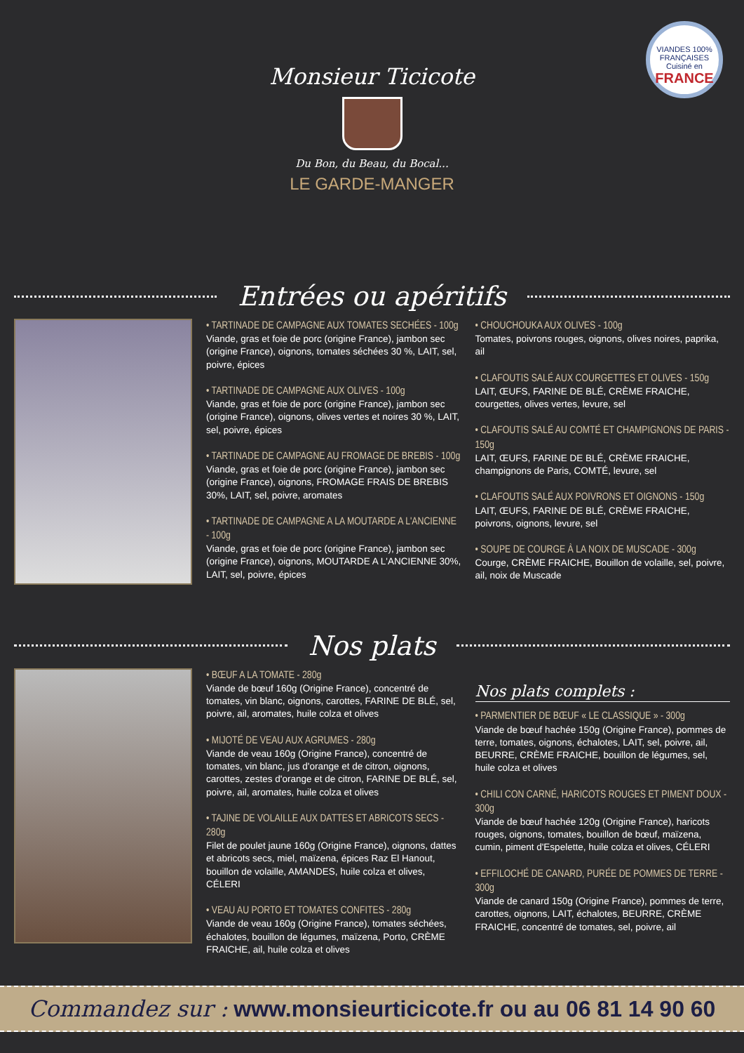VIANDES 100% FRANÇAISES
Cuisiné en
FRANCE
Monsieur Ticicote
Du Bon, du Beau, du Bocal...
LE GARDE-MANGER
Entrées ou apéritifs
• TARTINADE DE CAMPAGNE AUX TOMATES SECHÉES - 100g
Viande, gras et foie de porc (origine France), jambon sec (origine France), oignons, tomates séchées 30 %, LAIT, sel, poivre, épices
• TARTINADE DE CAMPAGNE AUX OLIVES - 100g
Viande, gras et foie de porc (origine France), jambon sec (origine France), oignons, olives vertes et noires 30 %, LAIT, sel, poivre, épices
• TARTINADE DE CAMPAGNE AU FROMAGE DE BREBIS - 100g
Viande, gras et foie de porc (origine France), jambon sec (origine France), oignons, FROMAGE FRAIS DE BREBIS 30%, LAIT, sel, poivre, aromates
• TARTINADE DE CAMPAGNE A LA MOUTARDE A L'ANCIENNE - 100g
Viande, gras et foie de porc (origine France), jambon sec (origine France), oignons, MOUTARDE A L'ANCIENNE 30%, LAIT, sel, poivre, épices
• CHOUCHOUKA AUX OLIVES - 100g
Tomates, poivrons rouges, oignons, olives noires, paprika, ail
• CLAFOUTIS SALÉ AUX COURGETTES ET OLIVES - 150g
LAIT, ŒUFS, FARINE DE BLÉ, CRÈME FRAICHE, courgettes, olives vertes, levure, sel
• CLAFOUTIS SALÉ AU COMTÉ ET CHAMPIGNONS DE PARIS - 150g
LAIT, ŒUFS, FARINE DE BLÉ, CRÈME FRAICHE, champignons de Paris, COMTÉ, levure, sel
• CLAFOUTIS SALÉ AUX POIVRONS ET OIGNONS - 150g
LAIT, ŒUFS, FARINE DE BLÉ, CRÈME FRAICHE, poivrons, oignons, levure, sel
• SOUPE DE COURGE À LA NOIX DE MUSCADE - 300g
Courge, CRÈME FRAICHE, Bouillon de volaille, sel, poivre, ail, noix de Muscade
Nos plats
• BŒUF A LA TOMATE - 280g
Viande de bœuf 160g (Origine France), concentré de tomates, vin blanc, oignons, carottes, FARINE DE BLÉ, sel, poivre, ail, aromates, huile colza et olives
• MIJOTÉ DE VEAU AUX AGRUMES - 280g
Viande de veau 160g (Origine France), concentré de tomates, vin blanc, jus d'orange et de citron, oignons, carottes, zestes d'orange et de citron, FARINE DE BLÉ, sel, poivre, ail, aromates, huile colza et olives
• TAJINE DE VOLAILLE AUX DATTES ET ABRICOTS SECS - 280g
Filet de poulet jaune 160g (Origine France), oignons, dattes et abricots secs, miel, maïzena, épices Raz El Hanout, bouillon de volaille, AMANDES, huile colza et olives, CÉLERI
• VEAU AU PORTO ET TOMATES CONFITES - 280g
Viande de veau 160g (Origine France), tomates séchées, échalotes, bouillon de légumes, maïzena, Porto, CRÈME FRAICHE, ail, huile colza et olives
Nos plats complets :
• PARMENTIER DE BŒUF « LE CLASSIQUE » - 300g
Viande de bœuf hachée 150g (Origine France), pommes de terre, tomates, oignons, échalotes, LAIT, sel, poivre, ail, BEURRE, CRÈME FRAICHE, bouillon de légumes, sel, huile colza et olives
• CHILI CON CARNÉ, HARICOTS ROUGES ET PIMENT DOUX - 300g
Viande de bœuf hachée 120g (Origine France), haricots rouges, oignons, tomates, bouillon de bœuf, maïzena, cumin, piment d'Espelette, huile colza et olives, CÉLERI
• EFFILOCHÉ DE CANARD, PURÉE DE POMMES DE TERRE - 300g
Viande de canard 150g (Origine France), pommes de terre, carottes, oignons, LAIT, échalotes, BEURRE, CRÈME FRAICHE, concentré de tomates, sel, poivre, ail
Commandez sur : www.monsieurticicote.fr ou au 06 81 14 90 60